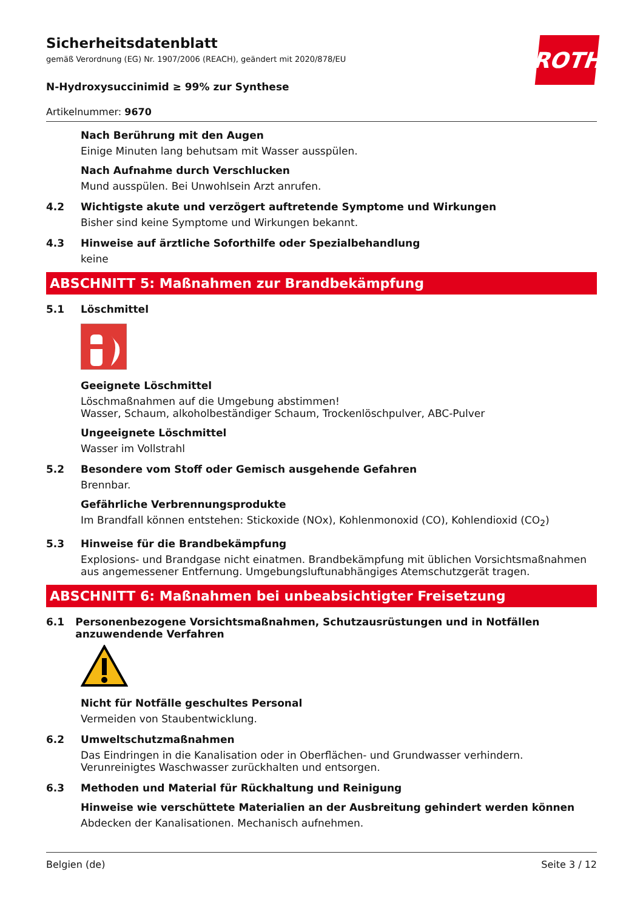ROTH
Sicherheitsdatenblatt
gemäß Verordnung (EG) Nr. 1907/2006 (REACH), geändert mit 2020/878/EU
N-Hydroxysuccinimid ≥ 99% zur Synthese
Artikelnummer: 9670
Nach Berührung mit den Augen
Einige Minuten lang behutsam mit Wasser ausspülen.
Nach Aufnahme durch Verschlucken
Mund ausspülen. Bei Unwohlsein Arzt anrufen.
4.2 Wichtigste akute und verzögert auftretende Symptome und Wirkungen
Bisher sind keine Symptome und Wirkungen bekannt.
4.3 Hinweise auf ärztliche Soforthilfe oder Spezialbehandlung
keine
ABSCHNITT 5: Maßnahmen zur Brandbekämpfung
5.1 Löschmittel
Geeignete Löschmittel
Löschmaßnahmen auf die Umgebung abstimmen!
Wasser, Schaum, alkoholbeständiger Schaum, Trockenlöschpulver, ABC-Pulver
Ungeeignete Löschmittel
Wasser im Vollstrahl
5.2 Besondere vom Stoff oder Gemisch ausgehende Gefahren
Brennbar.
Gefährliche Verbrennungsprodukte
Im Brandfall können entstehen: Stickoxide (NOx), Kohlenmonoxid (CO), Kohlendioxid (CO<sub>2</sub>)
5.3 Hinweise für die Brandbekämpfung
Explosions- und Brandgase nicht einatmen. Brandbekämpfung mit üblichen Vorsichtsmaßnahmen aus angemessener Entfernung. Umgebungsluftunabhängiges Atemschutzgerät tragen.
ABSCHNITT 6: Maßnahmen bei unbeabsichtigter Freisetzung
6.1 Personenbezogene Vorsichtsmaßnahmen, Schutzausrüstungen und in Notfällen anzuwendende Verfahren
Nicht für Notfälle geschultes Personal
Vermeiden von Staubentwicklung.
6.2 Umweltschutzmaßnahmen
Das Eindringen in die Kanalisation oder in Oberflächen- und Grundwasser verhindern. Verunreinigtes Waschwasser zurückhalten und entsorgen.
6.3 Methoden und Material für Rückhaltung und Reinigung
Hinweise wie verschüttete Materialien an der Ausbreitung gehindert werden können
Abdecken der Kanalisationen. Mechanisch aufnehmen.
Belgien (de) Seite 3 / 12